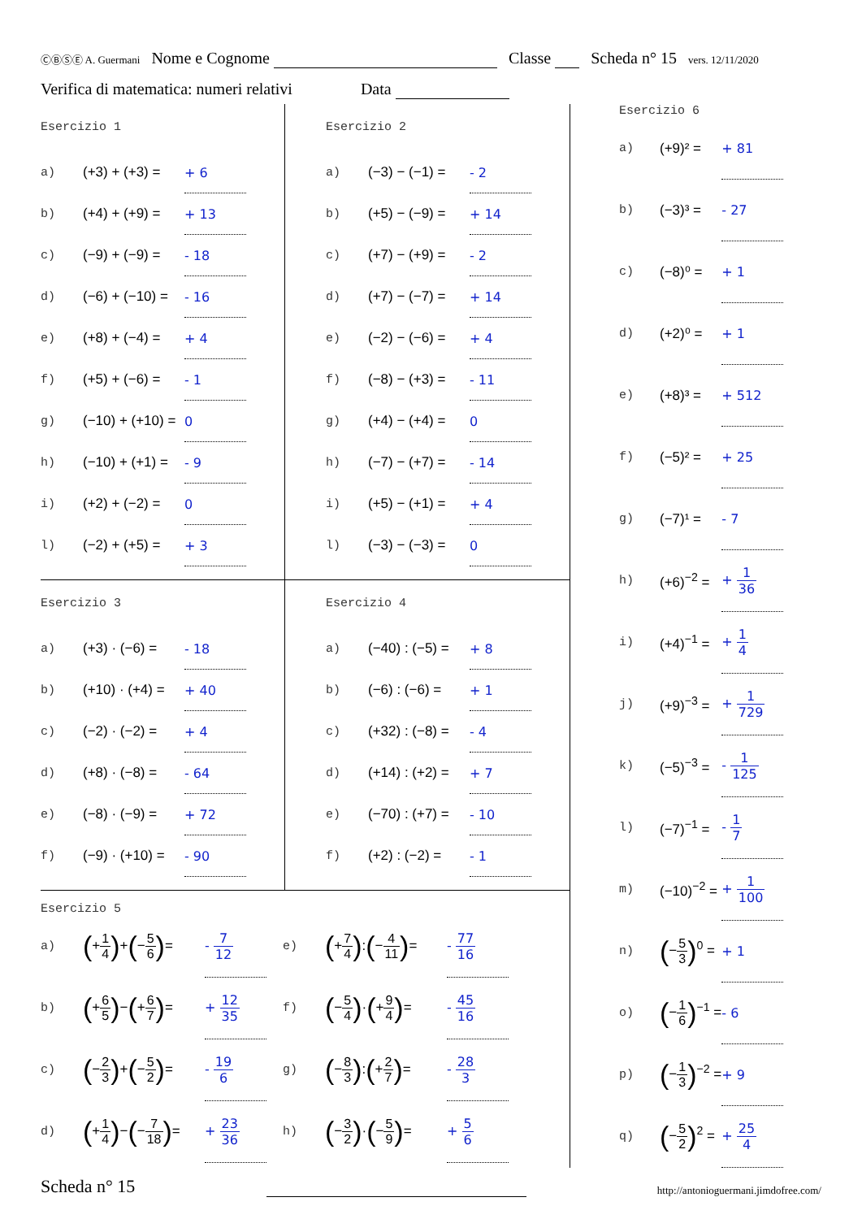ⒸⒷⓈⒺ A. Guermani Nome e Cognome Classe Scheda n° 15 vers. 12/11/2020
Verifica di matematica: numeri relativi Data
Esercizio 1
| a) | (+3) + (+3) = | + 6 |
| b) | (+4) + (+9) = | + 13 |
| c) | (−9) + (−9) = | - 18 |
| d) | (−6) + (−10) = | - 16 |
| e) | (+8) + (−4) = | + 4 |
| f) | (+5) + (−6) = | - 1 |
| g) | (−10) + (+10) = | 0 |
| h) | (−10) + (+1) = | - 9 |
| i) | (+2) + (−2) = | 0 |
| l) | (−2) + (+5) = | + 3 |
Esercizio 2
| a) | (−3) − (−1) = | - 2 |
| b) | (+5) − (−9) = | + 14 |
| c) | (+7) − (+9) = | - 2 |
| d) | (+7) − (−7) = | + 14 |
| e) | (−2) − (−6) = | + 4 |
| f) | (−8) − (+3) = | - 11 |
| g) | (+4) − (+4) = | 0 |
| h) | (−7) − (+7) = | - 14 |
| i) | (+5) − (+1) = | + 4 |
| l) | (−3) − (−3) = | 0 |
Esercizio 3
| a) | (+3) · (−6) = | - 18 |
| b) | (+10) · (+4) = | + 40 |
| c) | (−2) · (−2) = | + 4 |
| d) | (+8) · (−8) = | - 64 |
| e) | (−8) · (−9) = | + 72 |
| f) | (−9) · (+10) = | - 90 |
Esercizio 4
| a) | (−40) : (−5) = | + 8 |
| b) | (−6) : (−6) = | + 1 |
| c) | (+32) : (−8) = | - 4 |
| d) | (+14) : (+2) = | + 7 |
| e) | (−70) : (+7) = | - 10 |
| f) | (+2) : (−2) = | - 1 |
Esercizio 5
| a) | ( + 1 4 ) + ( − 5 6 ) = | - 7 12 |
| b) | ( + 6 5 ) − ( + 6 7 ) = | + 12 35 |
| c) | ( − 2 3 ) + ( − 5 2 ) = | - 19 6 |
| d) | ( + 1 4 ) − ( − 7 18 ) = | + 23 36 |
| e) | ( + 7 4 ) : ( − 4 11 ) = | - 77 16 |
| f) | ( − 5 4 ) · ( + 9 4 ) = | - 45 16 |
| g) | ( − 8 3 ) : ( + 2 7 ) = | - 28 3 |
| h) | ( − 3 2 ) · ( − 5 9 ) = | + 5 6 |
Esercizio 6
| a) | (+9)² = | + 81 |
| b) | (−3)³ = | - 27 |
| c) | (−8)⁰ = | + 1 |
| d) | (+2)⁰ = | + 1 |
| e) | (+8)³ = | + 512 |
| f) | (−5)² = | + 25 |
| g) | (−7)¹ = | - 7 |
| h) | (+6)<sup>−2</sup> = | + 1 36 |
| i) | (+4)<sup>−1</sup> = | + 1 4 |
| j) | (+9)<sup>−3</sup> = | + 1 729 |
| k) | (−5)<sup>−3</sup> = | - 1 125 |
| l) | (−7)<sup>−1</sup> = | - 1 7 |
| m) | (−10)<sup>−2</sup> = | + 1 100 |
| n) | ( − 5 3 )<sup>0</sup> = | + 1 |
| o) | ( − 1 6 )<sup>−1</sup> = | - 6 |
| p) | ( − 1 3 )<sup>−2</sup> = | + 9 |
| q) | ( − 5 2 )<sup>2</sup> = | + 25 4 |
Scheda n° 15 http://antonioguermani.jimdofree.com/